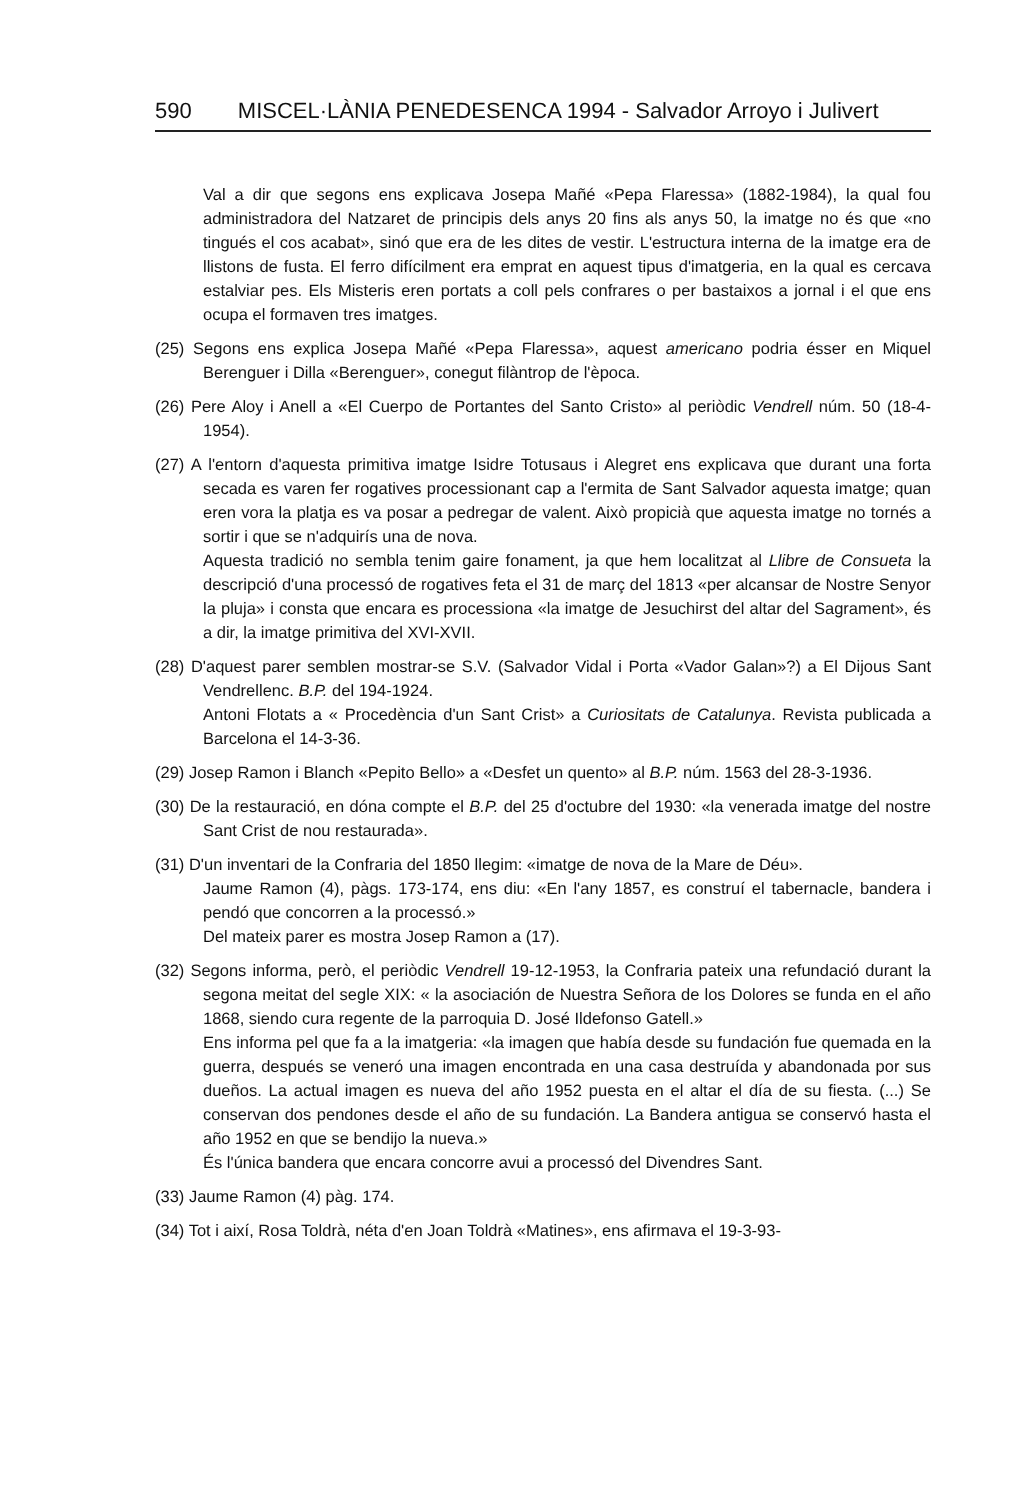590 MISCEL·LÀNIA PENEDESENCA 1994 - Salvador Arroyo i Julivert
Val a dir que segons ens explicava Josepa Mañé «Pepa Flaressa» (1882-1984), la qual fou administradora del Natzaret de principis dels anys 20 fins als anys 50, la imatge no és que «no tingués el cos acabat», sinó que era de les dites de vestir. L'estructura interna de la imatge era de llistons de fusta. El ferro difícilment era emprat en aquest tipus d'imatgeria, en la qual es cercava estalviar pes. Els Misteris eren portats a coll pels confrares o per bastaixos a jornal i el que ens ocupa el formaven tres imatges.
(25) Segons ens explica Josepa Mañé «Pepa Flaressa», aquest americano podria ésser en Miquel Berenguer i Dilla «Berenguer», conegut filàntrop de l'època.
(26) Pere Aloy i Anell a «El Cuerpo de Portantes del Santo Cristo» al periòdic Vendrell núm. 50 (18-4-1954).
(27) A l'entorn d'aquesta primitiva imatge Isidre Totusaus i Alegret ens explicava que durant una forta secada es varen fer rogatives processionant cap a l'ermita de Sant Salvador aquesta imatge; quan eren vora la platja es va posar a pedregar de valent. Això propicià que aquesta imatge no tornés a sortir i que se n'adquirís una de nova.
Aquesta tradició no sembla tenim gaire fonament, ja que hem localitzat al Llibre de Consueta la descripció d'una processó de rogatives feta el 31 de març del 1813 «per alcansar de Nostre Senyor la pluja» i consta que encara es processiona «la imatge de Jesuchirst del altar del Sagrament», és a dir, la imatge primitiva del XVI-XVII.
(28) D'aquest parer semblen mostrar-se S.V. (Salvador Vidal i Porta «Vador Galan»?) a El Dijous Sant Vendrellenc. B.P. del 194-1924.
Antoni Flotats a « Procedència d'un Sant Crist» a Curiositats de Catalunya. Revista publicada a Barcelona el 14-3-36.
(29) Josep Ramon i Blanch «Pepito Bello» a «Desfet un quento» al B.P. núm. 1563 del 28-3-1936.
(30) De la restauració, en dóna compte el B.P. del 25 d'octubre del 1930: «la venerada imatge del nostre Sant Crist de nou restaurada».
(31) D'un inventari de la Confraria del 1850 llegim: «imatge de nova de la Mare de Déu».
Jaume Ramon (4), pàgs. 173-174, ens diu: «En l'any 1857, es construí el tabernacle, bandera i pendó que concorren a la processó.»
Del mateix parer es mostra Josep Ramon a (17).
(32) Segons informa, però, el periòdic Vendrell 19-12-1953, la Confraria pateix una refundació durant la segona meitat del segle XIX: « la asociación de Nuestra Señora de los Dolores se funda en el año 1868, siendo cura regente de la parroquia D. José Ildefonso Gatell.»
Ens informa pel que fa a la imatgeria: «la imagen que había desde su fundación fue quemada en la guerra, después se veneró una imagen encontrada en una casa destruída y abandonada por sus dueños. La actual imagen es nueva del año 1952 puesta en el altar el día de su fiesta. (...) Se conservan dos pendones desde el año de su fundación. La Bandera antigua se conservó hasta el año 1952 en que se bendijo la nueva.»
És l'única bandera que encara concorre avui a processó del Divendres Sant.
(33) Jaume Ramon (4) pàg. 174.
(34) Tot i així, Rosa Toldrà, néta d'en Joan Toldrà «Matines», ens afirmava el 19-3-93-